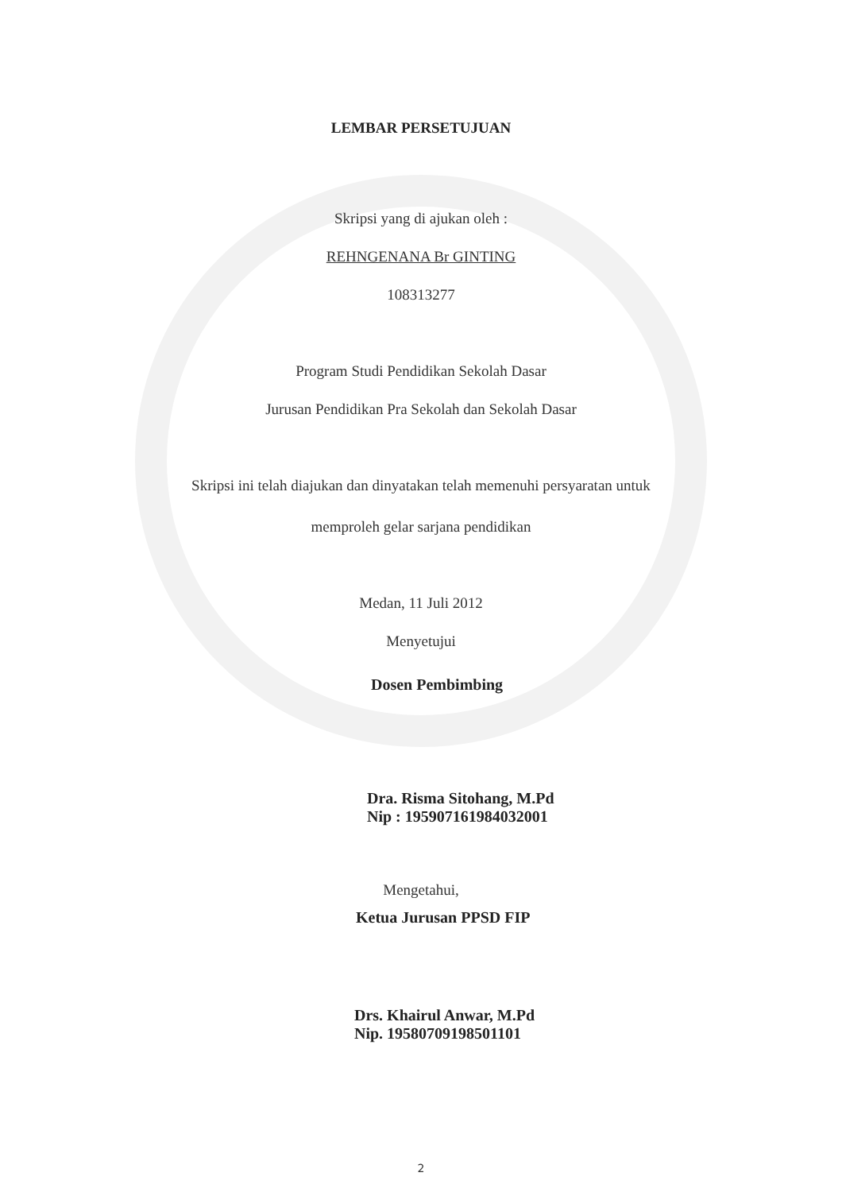LEMBAR PERSETUJUAN
Skripsi yang di ajukan oleh :
REHNGENANA Br GINTING
108313277
Program Studi Pendidikan Sekolah Dasar
Jurusan Pendidikan Pra Sekolah dan Sekolah Dasar
Skripsi ini telah diajukan dan dinyatakan telah memenuhi persyaratan untuk
memproleh gelar sarjana pendidikan
Medan, 11 Juli 2012
Menyetujui
Dosen Pembimbing
Dra. Risma Sitohang, M.Pd
Nip : 195907161984032001
Mengetahui,
Ketua Jurusan PPSD FIP
Drs. Khairul Anwar, M.Pd
Nip. 19580709198501101
2